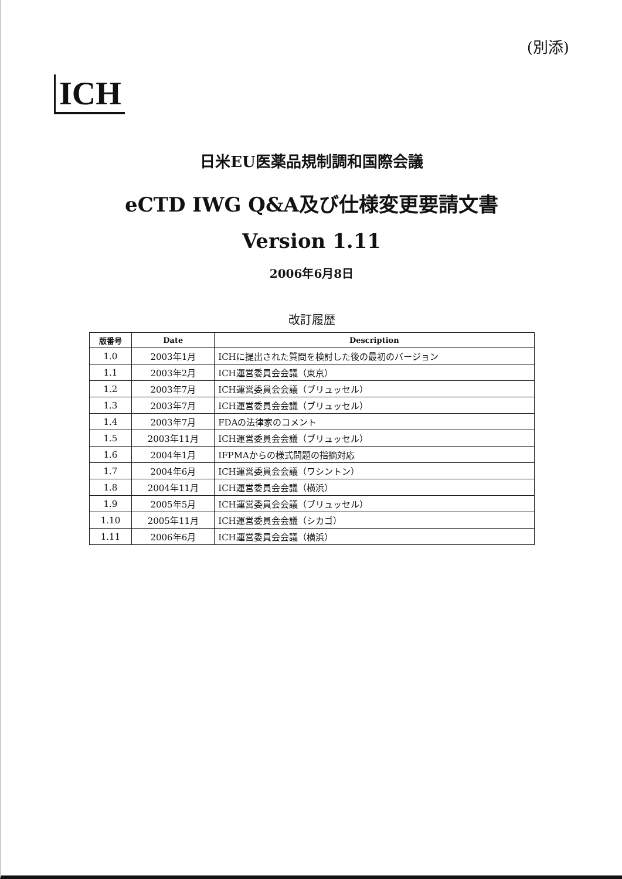(別添)
ICH
日米EU医薬品規制調和国際会議
eCTD IWG Q&A及び仕様変更要請文書
Version 1.11
2006年6月8日
改訂履歴
| 版番号 | Date | Description |
| --- | --- | --- |
| 1.0 | 2003年1月 | ICHに提出された質問を検討した後の最初のバージョン |
| 1.1 | 2003年2月 | ICH運営委員会会議（東京） |
| 1.2 | 2003年7月 | ICH運営委員会会議（ブリュッセル） |
| 1.3 | 2003年7月 | ICH運営委員会会議（ブリュッセル） |
| 1.4 | 2003年7月 | FDAの法律家のコメント |
| 1.5 | 2003年11月 | ICH運営委員会会議（ブリュッセル） |
| 1.6 | 2004年1月 | IFPMAからの様式問題の指摘対応 |
| 1.7 | 2004年6月 | ICH運営委員会会議（ワシントン） |
| 1.8 | 2004年11月 | ICH運営委員会会議（横浜） |
| 1.9 | 2005年5月 | ICH運営委員会会議（ブリュッセル） |
| 1.10 | 2005年11月 | ICH運営委員会会議（シカゴ） |
| 1.11 | 2006年6月 | ICH運営委員会会議（横浜） |